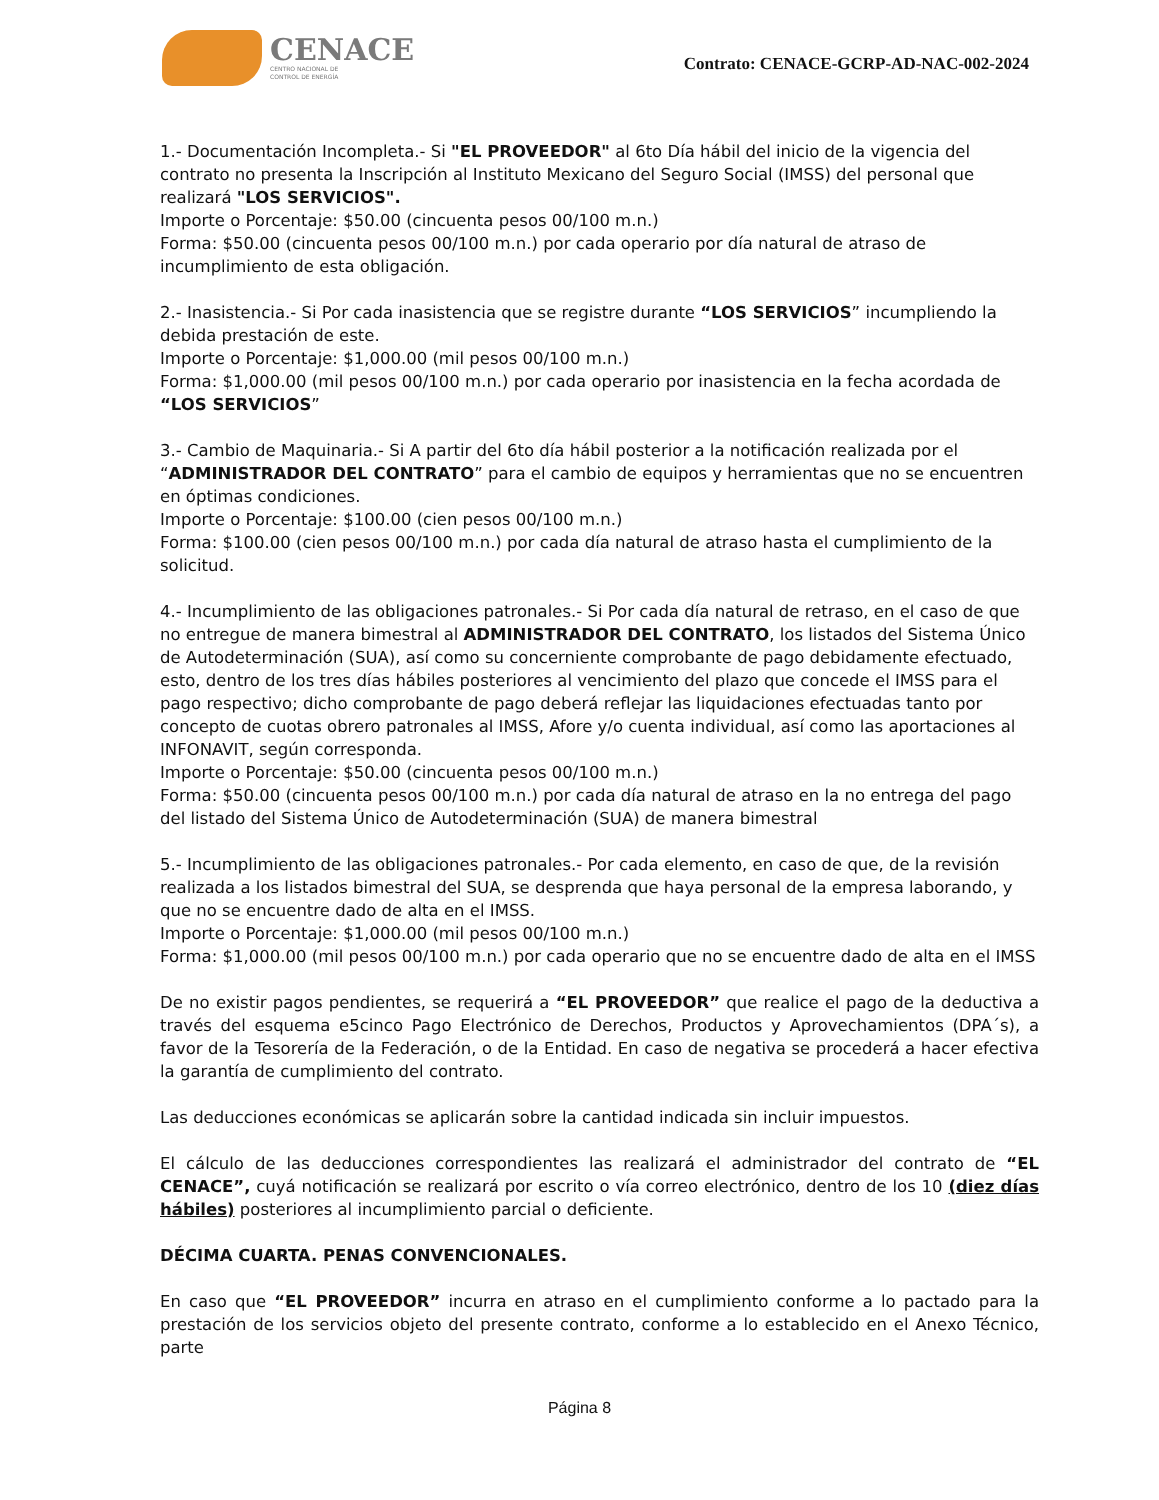CENACE
CENTRO NACIONAL DE
CONTROL DE ENERGÍA
Contrato: CENACE-GCRP-AD-NAC-002-2024
1.- Documentación Incompleta.- Si "EL PROVEEDOR" al 6to Día hábil del inicio de la vigencia del contrato no presenta la Inscripción al Instituto Mexicano del Seguro Social (IMSS) del personal que realizará "LOS SERVICIOS".
Importe o Porcentaje: $50.00 (cincuenta pesos 00/100 m.n.)
Forma: $50.00 (cincuenta pesos 00/100 m.n.) por cada operario por día natural de atraso de incumplimiento de esta obligación.
2.- Inasistencia.- Si Por cada inasistencia que se registre durante “LOS SERVICIOS” incumpliendo la debida prestación de este.
Importe o Porcentaje: $1,000.00 (mil pesos 00/100 m.n.)
Forma: $1,000.00 (mil pesos 00/100 m.n.) por cada operario por inasistencia en la fecha acordada de “LOS SERVICIOS”
3.- Cambio de Maquinaria.- Si A partir del 6to día hábil posterior a la notificación realizada por el “ADMINISTRADOR DEL CONTRATO” para el cambio de equipos y herramientas que no se encuentren en óptimas condiciones.
Importe o Porcentaje: $100.00 (cien pesos 00/100 m.n.)
Forma: $100.00 (cien pesos 00/100 m.n.) por cada día natural de atraso hasta el cumplimiento de la solicitud.
4.- Incumplimiento de las obligaciones patronales.- Si Por cada día natural de retraso, en el caso de que no entregue de manera bimestral al ADMINISTRADOR DEL CONTRATO, los listados del Sistema Único de Autodeterminación (SUA), así como su concerniente comprobante de pago debidamente efectuado, esto, dentro de los tres días hábiles posteriores al vencimiento del plazo que concede el IMSS para el pago respectivo; dicho comprobante de pago deberá reflejar las liquidaciones efectuadas tanto por concepto de cuotas obrero patronales al IMSS, Afore y/o cuenta individual, así como las aportaciones al INFONAVIT, según corresponda.
Importe o Porcentaje: $50.00 (cincuenta pesos 00/100 m.n.)
Forma: $50.00 (cincuenta pesos 00/100 m.n.) por cada día natural de atraso en la no entrega del pago del listado del Sistema Único de Autodeterminación (SUA) de manera bimestral
5.- Incumplimiento de las obligaciones patronales.- Por cada elemento, en caso de que, de la revisión realizada a los listados bimestral del SUA, se desprenda que haya personal de la empresa laborando, y que no se encuentre dado de alta en el IMSS.
Importe o Porcentaje: $1,000.00 (mil pesos 00/100 m.n.)
Forma: $1,000.00 (mil pesos 00/100 m.n.) por cada operario que no se encuentre dado de alta en el IMSS
De no existir pagos pendientes, se requerirá a “EL PROVEEDOR” que realice el pago de la deductiva a través del esquema e5cinco Pago Electrónico de Derechos, Productos y Aprovechamientos (DPA´s), a favor de la Tesorería de la Federación, o de la Entidad. En caso de negativa se procederá a hacer efectiva la garantía de cumplimiento del contrato.
Las deducciones económicas se aplicarán sobre la cantidad indicada sin incluir impuestos.
El cálculo de las deducciones correspondientes las realizará el administrador del contrato de “EL CENACE”, cuyá notificación se realizará por escrito o vía correo electrónico, dentro de los 10 (diez días hábiles) posteriores al incumplimiento parcial o deficiente.
DÉCIMA CUARTA. PENAS CONVENCIONALES.
En caso que “EL PROVEEDOR” incurra en atraso en el cumplimiento conforme a lo pactado para la prestación de los servicios objeto del presente contrato, conforme a lo establecido en el Anexo Técnico, parte
Página 8